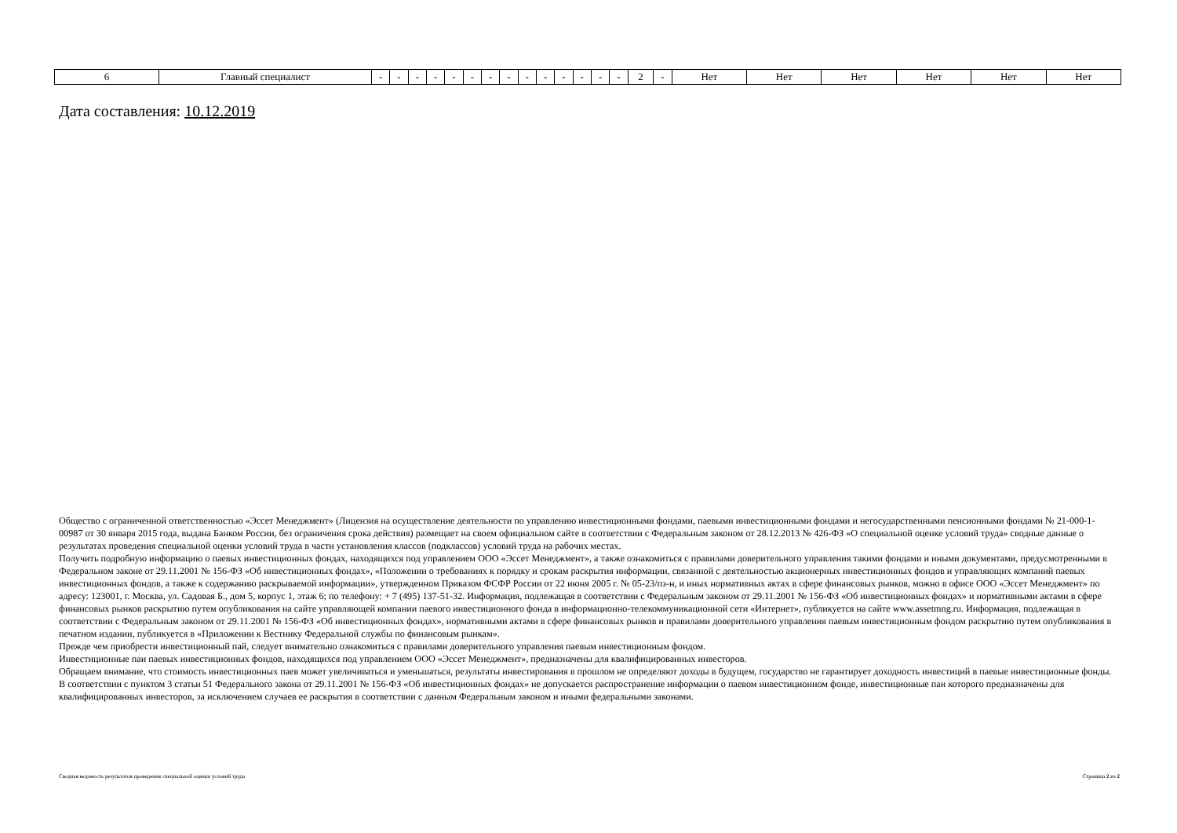| 6 | Главный специалист | - | - | - | - | - | - | - | - | - | - | - | - | - | - | 2 | - | Нет | Нет | Нет | Нет | Нет | Нет |
Дата составления: 10.12.2019
Общество с ограниченной ответственностью «Эссет Менеджмент» (Лицензия на осуществление деятельности по управлению инвестиционными фондами, паевыми инвестиционными фондами и негосударственными пенсионными фондами № 21-000-1-00987 от 30 января 2015 года, выдана Банком России, без ограничения срока действия) размещает на своем официальном сайте в соответствии с Федеральным законом от 28.12.2013 № 426-ФЗ «О специальной оценке условий труда» сводные данные о результатах проведения специальной оценки условий труда в части установления классов (подклассов) условий труда на рабочих местах.
Получить подробную информацию о паевых инвестиционных фондах, находящихся под управлением ООО «Эссет Менеджмент», а также ознакомиться с правилами доверительного управления такими фондами и иными документами, предусмотренными в Федеральном законе от 29.11.2001 № 156-ФЗ «Об инвестиционных фондах», «Положении о требованиях к порядку и срокам раскрытия информации, связанной с деятельностью акционерных инвестиционных фондов и управляющих компаний паевых инвестиционных фондов, а также к содержанию раскрываемой информации», утвержденном Приказом ФСФР России от 22 июня 2005 г. № 05-23/пз-н, и иных нормативных актах в сфере финансовых рынков, можно в офисе ООО «Эссет Менеджмент» по адресу: 123001, г. Москва, ул. Садовая Б., дом 5, корпус 1, этаж 6; по телефону: + 7 (495) 137-51-32. Информация, подлежащая в соответствии с Федеральным законом от 29.11.2001 № 156-ФЗ «Об инвестиционных фондах» и нормативными актами в сфере финансовых рынков раскрытию путем опубликования на сайте управляющей компании паевого инвестиционного фонда в информационно-телекоммуникационной сети «Интернет», публикуется на сайте www.assetmng.ru. Информация, подлежащая в соответствии с Федеральным законом от 29.11.2001 № 156-ФЗ «Об инвестиционных фондах», нормативными актами в сфере финансовых рынков и правилами доверительного управления паевым инвестиционным фондом раскрытию путем опубликования в печатном издании, публикуется в «Приложении к Вестнику Федеральной службы по финансовым рынкам».
Прежде чем приобрести инвестиционный пай, следует внимательно ознакомиться с правилами доверительного управления паевым инвестиционным фондом.
Инвестиционные паи паевых инвестиционных фондов, находящихся под управлением ООО «Эссет Менеджмент», предназначены для квалифицированных инвесторов.
Обращаем внимание, что стоимость инвестиционных паев может увеличиваться и уменьшаться, результаты инвестирования в прошлом не определяют доходы в будущем, государство не гарантирует доходность инвестиций в паевые инвестиционные фонды.
В соответствии с пунктом 3 статьи 51 Федерального закона от 29.11.2001 № 156-ФЗ «Об инвестиционных фондах» не допускается распространение информации о паевом инвестиционном фонде, инвестиционные паи которого предназначены для квалифицированных инвесторов, за исключением случаев ее раскрытия в соответствии с данным Федеральным законом и иными федеральными законами.
Сводная ведомость результатов проведения специальной оценки условий труда Страница 2 из 2